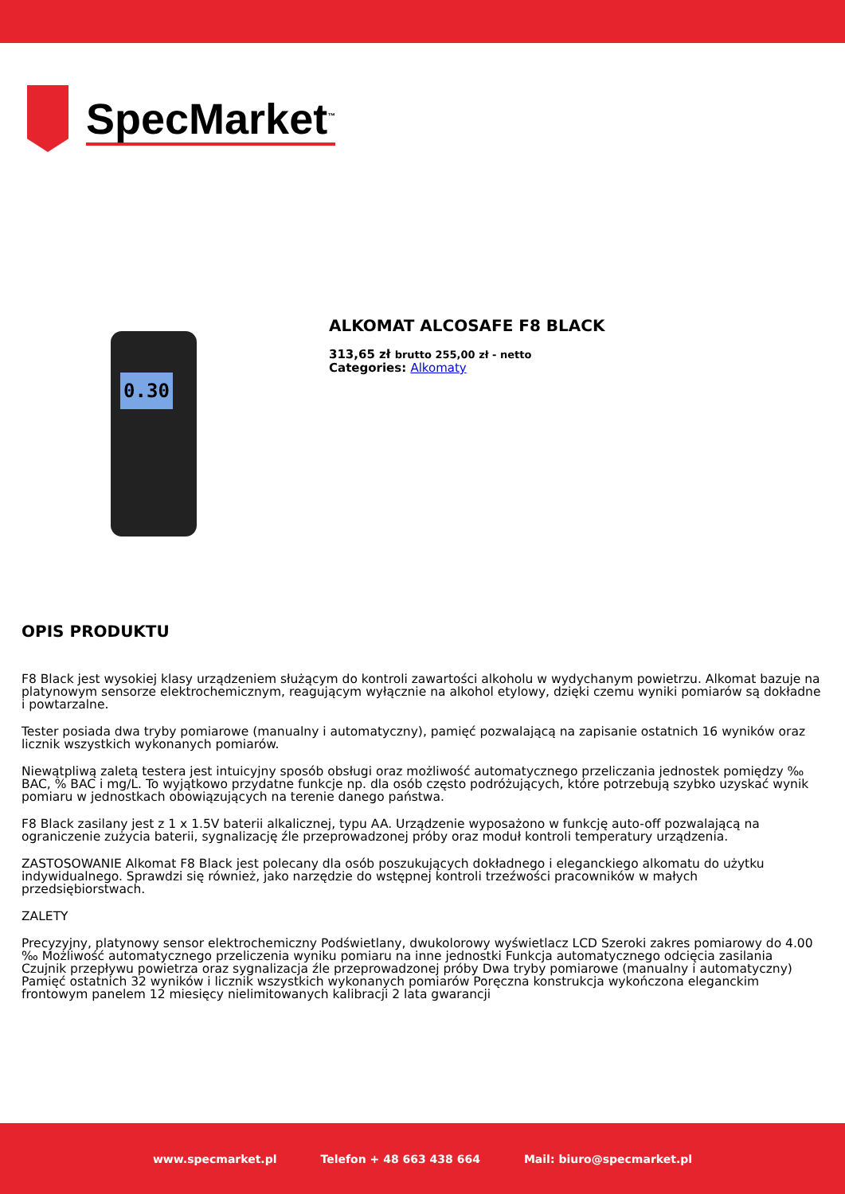SpecMarket<sup>™</sup>
0.30
ALKOMAT ALCOSAFE F8 BLACK
313,65 zł brutto 255,00 zł - netto
Categories: Alkomaty
OPIS PRODUKTU
F8 Black jest wysokiej klasy urządzeniem służącym do kontroli zawartości alkoholu w wydychanym powietrzu. Alkomat bazuje na platynowym sensorze elektrochemicznym, reagującym wyłącznie na alkohol etylowy, dzięki czemu wyniki pomiarów są dokładne i powtarzalne.
Tester posiada dwa tryby pomiarowe (manualny i automatyczny), pamięć pozwalającą na zapisanie ostatnich 16 wyników oraz licznik wszystkich wykonanych pomiarów.
Niewątpliwą zaletą testera jest intuicyjny sposób obsługi oraz możliwość automatycznego przeliczania jednostek pomiędzy ‰ BAC, % BAC i mg/L. To wyjątkowo przydatne funkcje np. dla osób często podróżujących, które potrzebują szybko uzyskać wynik pomiaru w jednostkach obowiązujących na terenie danego państwa.
F8 Black zasilany jest z 1 x 1.5V baterii alkalicznej, typu AA. Urządzenie wyposażono w funkcję auto-off pozwalającą na ograniczenie zużycia baterii, sygnalizację źle przeprowadzonej próby oraz moduł kontroli temperatury urządzenia.
ZASTOSOWANIE Alkomat F8 Black jest polecany dla osób poszukujących dokładnego i eleganckiego alkomatu do użytku indywidualnego. Sprawdzi się również, jako narzędzie do wstępnej kontroli trzeźwości pracowników w małych przedsiębiorstwach.
ZALETY
Precyzyjny, platynowy sensor elektrochemiczny Podświetlany, dwukolorowy wyświetlacz LCD Szeroki zakres pomiarowy do 4.00 ‰ Możliwość automatycznego przeliczenia wyniku pomiaru na inne jednostki Funkcja automatycznego odcięcia zasilania Czujnik przepływu powietrza oraz sygnalizacja źle przeprowadzonej próby Dwa tryby pomiarowe (manualny i automatyczny) Pamięć ostatnich 32 wyników i licznik wszystkich wykonanych pomiarów Poręczna konstrukcja wykończona eleganckim frontowym panelem 12 miesięcy nielimitowanych kalibracji 2 lata gwarancji
www.specmarket.pl Telefon + 48 663 438 664 Mail: biuro@specmarket.pl